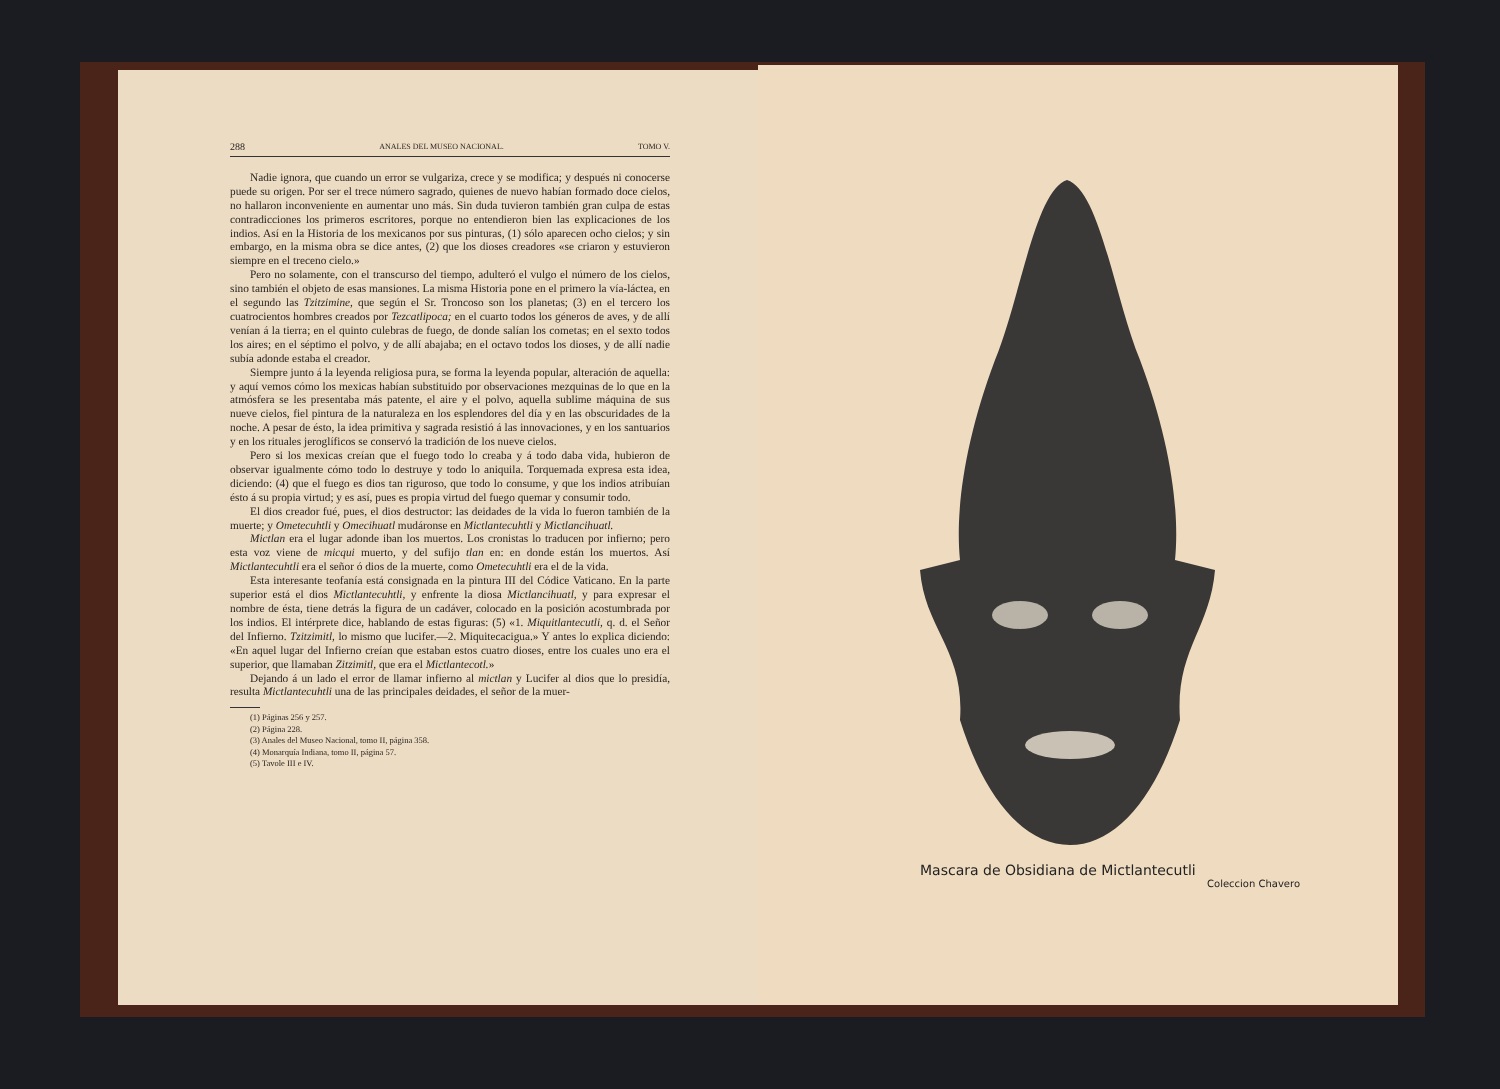288 ANALES DEL MUSEO NACIONAL. TOMO V.
Nadie ignora, que cuando un error se vulgariza, crece y se modifica; y después ni conocerse puede su origen. Por ser el trece número sagrado, quienes de nuevo habían formado doce cielos, no hallaron inconveniente en aumentar uno más. Sin duda tuvieron también gran culpa de estas contradicciones los primeros escritores, porque no entendieron bien las explicaciones de los indios. Así en la Historia de los mexicanos por sus pinturas, (1) sólo aparecen ocho cielos; y sin embargo, en la misma obra se dice antes, (2) que los dioses creadores «se criaron y estuvieron siempre en el treceno cielo.»
Pero no solamente, con el transcurso del tiempo, adulteró el vulgo el número de los cielos, sino también el objeto de esas mansiones. La misma Historia pone en el primero la vía-láctea, en el segundo las Tzitzimine, que según el Sr. Troncoso son los planetas; (3) en el tercero los cuatrocientos hombres creados por Tezcatlipoca; en el cuarto todos los géneros de aves, y de allí venían á la tierra; en el quinto culebras de fuego, de donde salían los cometas; en el sexto todos los aires; en el séptimo el polvo, y de allí abajaba; en el octavo todos los dioses, y de allí nadie subía adonde estaba el creador.
Siempre junto á la leyenda religiosa pura, se forma la leyenda popular, alteración de aquella: y aquí vemos cómo los mexicas habían substituido por observaciones mezquinas de lo que en la atmósfera se les presentaba más patente, el aire y el polvo, aquella sublime máquina de sus nueve cielos, fiel pintura de la naturaleza en los esplendores del día y en las obscuridades de la noche. A pesar de ésto, la idea primitiva y sagrada resistió á las innovaciones, y en los santuarios y en los rituales jeroglíficos se conservó la tradición de los nueve cielos.
Pero si los mexicas creían que el fuego todo lo creaba y á todo daba vida, hubieron de observar igualmente cómo todo lo destruye y todo lo aniquila. Torquemada expresa esta idea, diciendo: (4) que el fuego es dios tan riguroso, que todo lo consume, y que los indios atribuían ésto á su propia virtud; y es así, pues es propia virtud del fuego quemar y consumir todo.
El dios creador fué, pues, el dios destructor: las deidades de la vida lo fueron también de la muerte; y Ometecuhtli y Omecihuatl mudáronse en Mictlantecuhtli y Mictlancihuatl.
Mictlan era el lugar adonde iban los muertos. Los cronistas lo traducen por infierno; pero esta voz viene de micqui muerto, y del sufijo tlan en: en donde están los muertos. Así Mictlantecuhtli era el señor ó dios de la muerte, como Ometecuhtli era el de la vida.
Esta interesante teofanía está consignada en la pintura III del Códice Vaticano. En la parte superior está el dios Mictlantecuhtli, y enfrente la diosa Mictlancihuatl, y para expresar el nombre de ésta, tiene detrás la figura de un cadáver, colocado en la posición acostumbrada por los indios. El intérprete dice, hablando de estas figuras: (5) «1. Miquitlantecutli, q. d. el Señor del Infierno. Tzitzimitl, lo mismo que lucifer.—2. Miquitecacigua.» Y antes lo explica diciendo: «En aquel lugar del Infierno creían que estaban estos cuatro dioses, entre los cuales uno era el superior, que llamaban Zitzimitl, que era el Mictlantecotl.»
Dejando á un lado el error de llamar infierno al mictlan y Lucifer al dios que lo presidía, resulta Mictlantecuhtli una de las principales deidades, el señor de la muer-
(1) Páginas 256 y 257.
(2) Página 228.
(3) Anales del Museo Nacional, tomo II, página 358.
(4) Monarquía Indiana, tomo II, página 57.
(5) Tavole III e IV.
Mascara de Obsidiana de Mictlantecutli
Coleccion Chavero